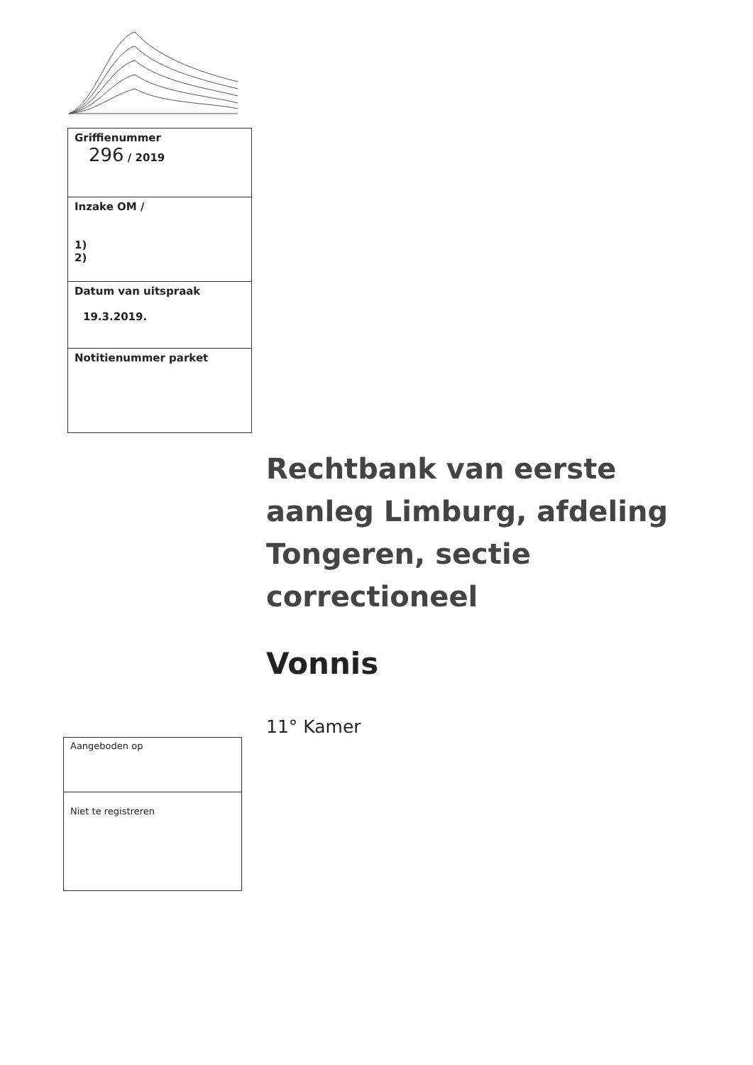| Griffienummer 296 / 2019 |
| Inzake OM / 1) 2) |
| Datum van uitspraak 19.3.2019. |
| Notitienummer parket |
Rechtbank van eerste aanleg Limburg, afdeling Tongeren, sectie correctioneel
Vonnis
11° Kamer
| Aangeboden op |
| Niet te registreren |